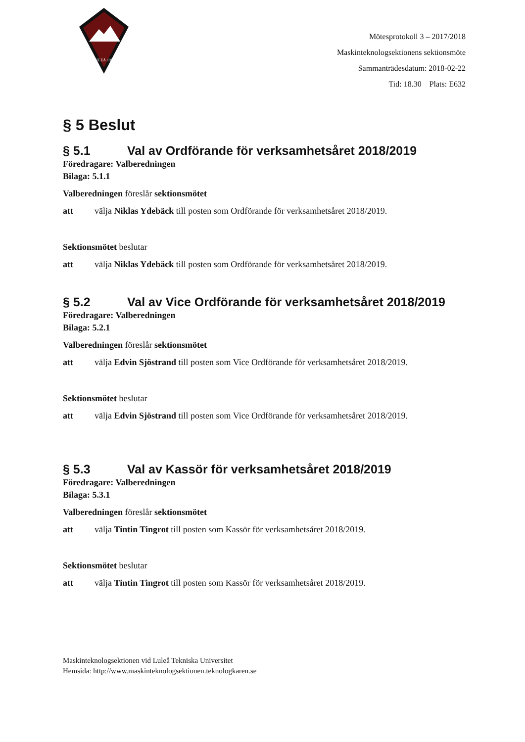LULEÅ 1974
Mötesprotokoll 3 – 2017/2018
Maskinteknologsektionens sektionsmöte
Sammanträdesdatum: 2018-02-22
Tid: 18.30 Plats: E632
§ 5 Beslut
§ 5.1 Val av Ordförande för verksamhetsåret 2018/2019
Föredragare: Valberedningen
Bilaga: 5.1.1
Valberedningen föreslår sektionsmötet
att välja Niklas Ydebäck till posten som Ordförande för verksamhetsåret 2018/2019.
Sektionsmötet beslutar
att välja Niklas Ydebäck till posten som Ordförande för verksamhetsåret 2018/2019.
§ 5.2 Val av Vice Ordförande för verksamhetsåret 2018/2019
Föredragare: Valberedningen
Bilaga: 5.2.1
Valberedningen föreslår sektionsmötet
att välja Edvin Sjöstrand till posten som Vice Ordförande för verksamhetsåret 2018/2019.
Sektionsmötet beslutar
att välja Edvin Sjöstrand till posten som Vice Ordförande för verksamhetsåret 2018/2019.
§ 5.3 Val av Kassör för verksamhetsåret 2018/2019
Föredragare: Valberedningen
Bilaga: 5.3.1
Valberedningen föreslår sektionsmötet
att välja Tintin Tingrot till posten som Kassör för verksamhetsåret 2018/2019.
Sektionsmötet beslutar
att välja Tintin Tingrot till posten som Kassör för verksamhetsåret 2018/2019.
Maskinteknologsektionen vid Luleå Tekniska Universitet
Hemsida: http://www.maskinteknologsektionen.teknologkaren.se